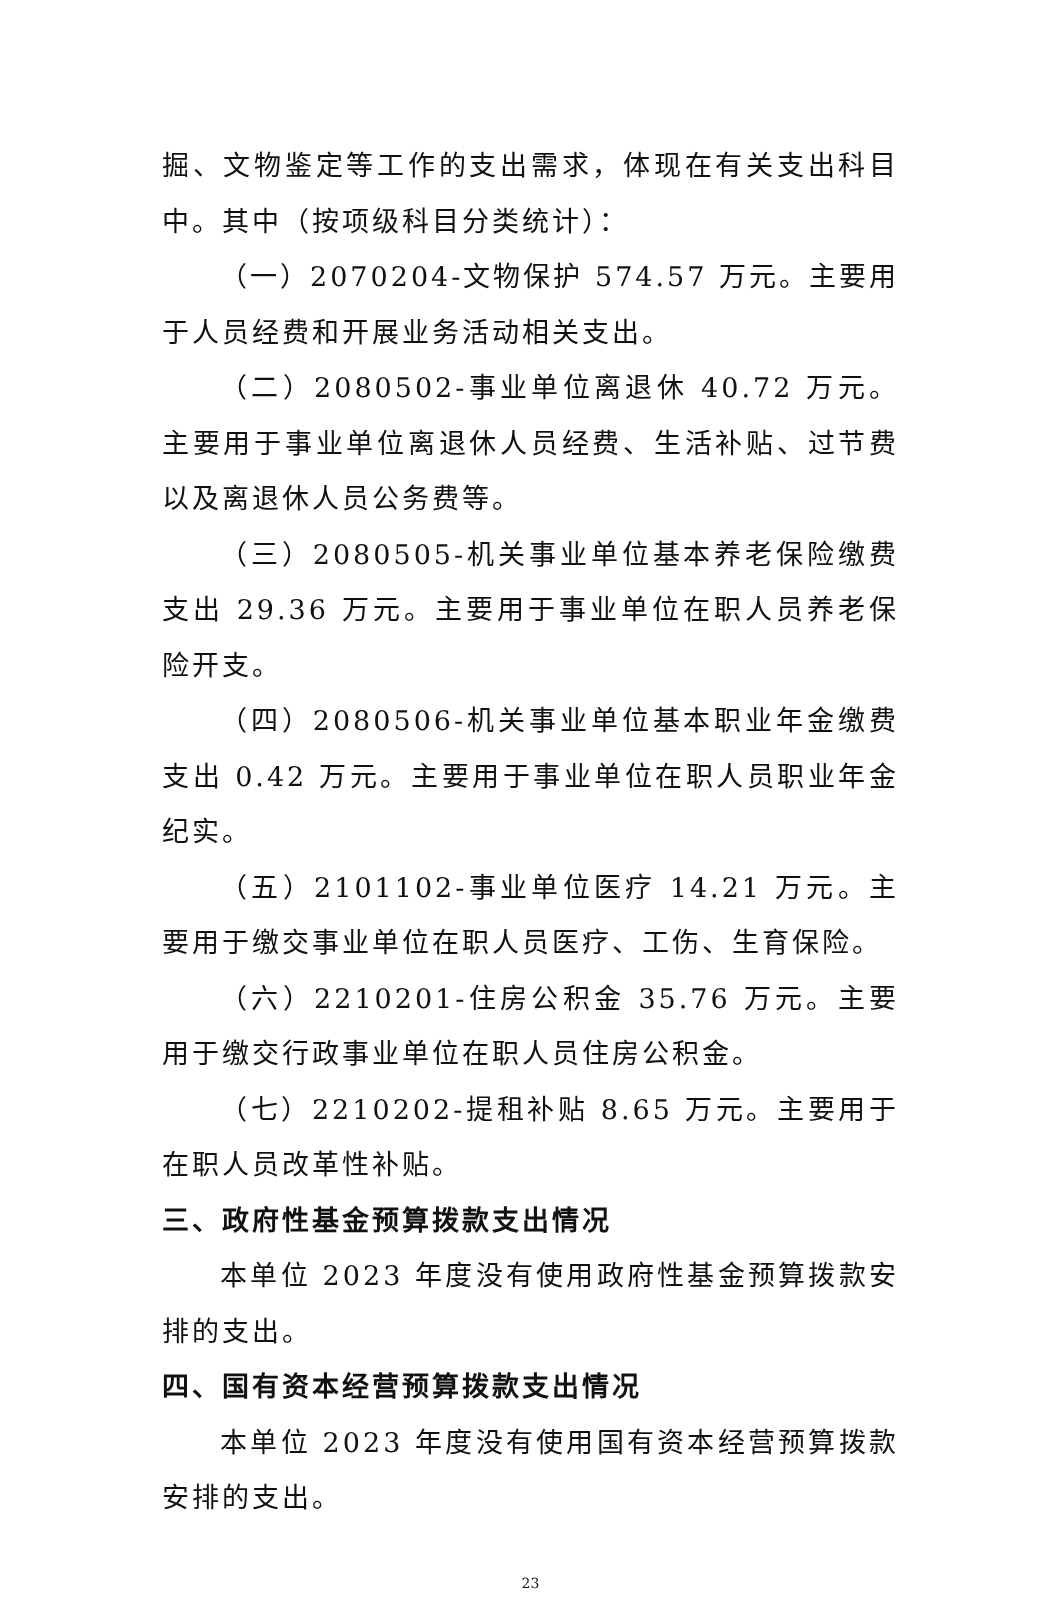掘、文物鉴定等工作的支出需求，体现在有关支出科目中。其中（按项级科目分类统计）：
（一）2070204-文物保护 574.57 万元。主要用于人员经费和开展业务活动相关支出。
（二）2080502-事业单位离退休 40.72 万元。主要用于事业单位离退休人员经费、生活补贴、过节费以及离退休人员公务费等。
（三）2080505-机关事业单位基本养老保险缴费支出 29.36 万元。主要用于事业单位在职人员养老保险开支。
（四）2080506-机关事业单位基本职业年金缴费支出 0.42 万元。主要用于事业单位在职人员职业年金纪实。
（五）2101102-事业单位医疗 14.21 万元。主要用于缴交事业单位在职人员医疗、工伤、生育保险。
（六）2210201-住房公积金 35.76 万元。主要用于缴交行政事业单位在职人员住房公积金。
（七）2210202-提租补贴 8.65 万元。主要用于在职人员改革性补贴。
三、政府性基金预算拨款支出情况
本单位 2023 年度没有使用政府性基金预算拨款安排的支出。
四、国有资本经营预算拨款支出情况
本单位 2023 年度没有使用国有资本经营预算拨款安排的支出。
23